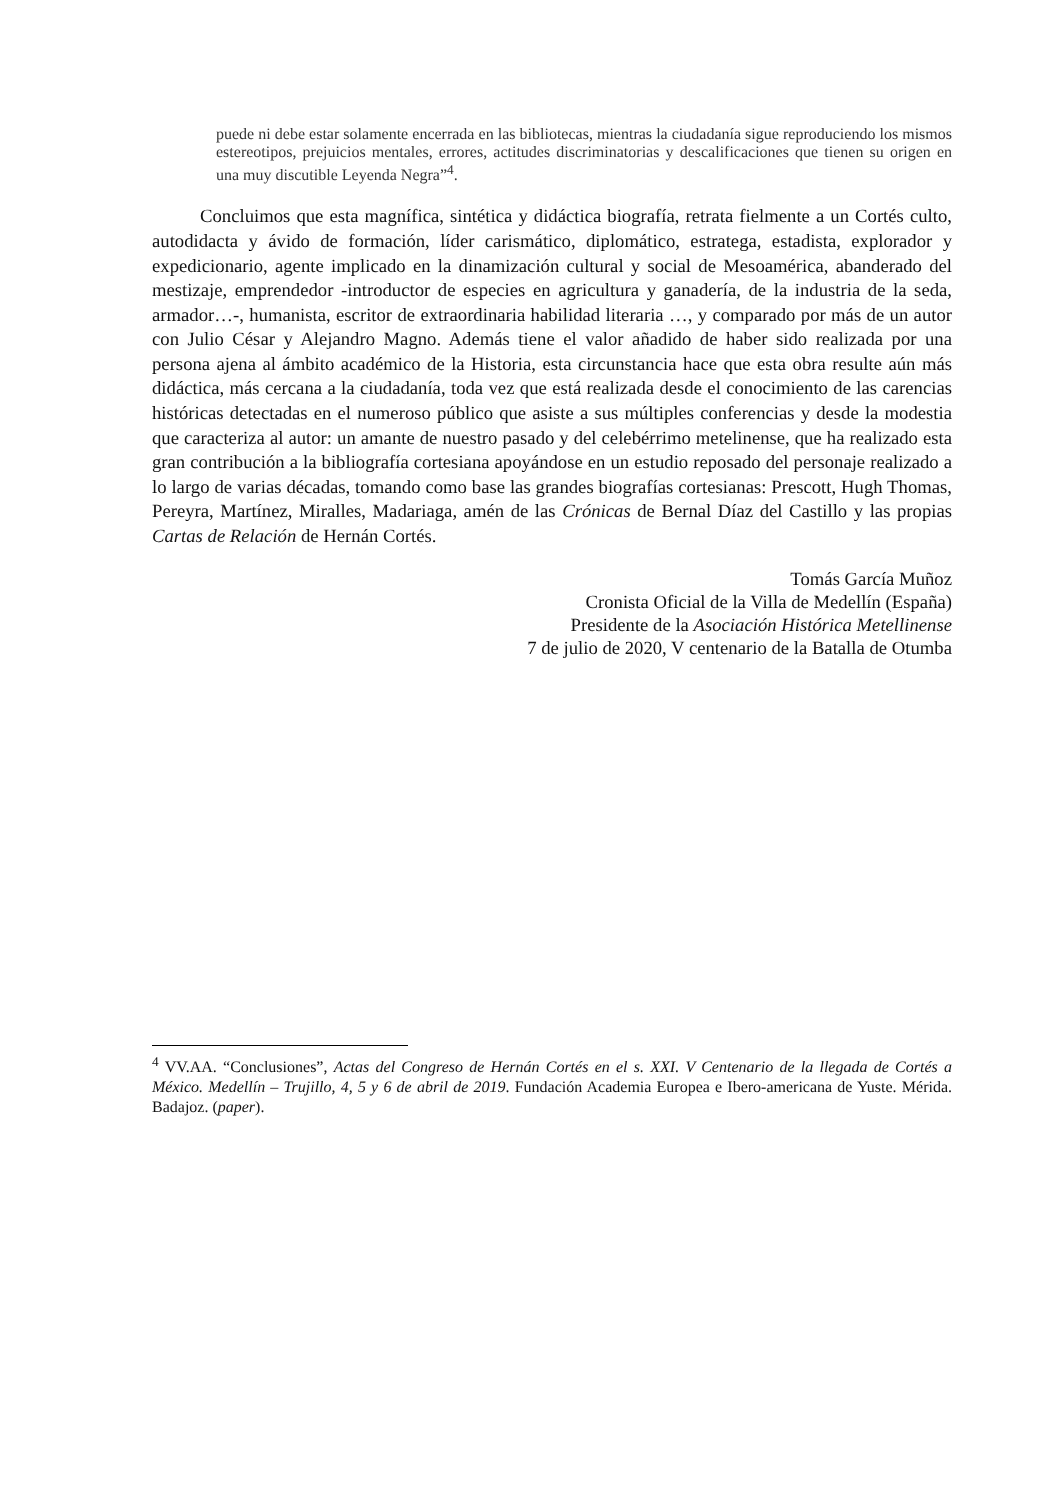puede ni debe estar solamente encerrada en las bibliotecas, mientras la ciudadanía sigue reproduciendo los mismos estereotipos, prejuicios mentales, errores, actitudes discriminatorias y descalificaciones que tienen su origen en una muy discutible Leyenda Negra”<sup>4</sup>.
Concluimos que esta magnífica, sintética y didáctica biografía, retrata fielmente a un Cortés culto, autodidacta y ávido de formación, líder carismático, diplomático, estratega, estadista, explorador y expedicionario, agente implicado en la dinamización cultural y social de Mesoamérica, abanderado del mestizaje, emprendedor -introductor de especies en agricultura y ganadería, de la industria de la seda, armador…-, humanista, escritor de extraordinaria habilidad literaria …, y comparado por más de un autor con Julio César y Alejandro Magno. Además tiene el valor añadido de haber sido realizada por una persona ajena al ámbito académico de la Historia, esta circunstancia hace que esta obra resulte aún más didáctica, más cercana a la ciudadanía, toda vez que está realizada desde el conocimiento de las carencias históricas detectadas en el numeroso público que asiste a sus múltiples conferencias y desde la modestia que caracteriza al autor: un amante de nuestro pasado y del celebérrimo metelinense, que ha realizado esta gran contribución a la bibliografía cortesiana apoyándose en un estudio reposado del personaje realizado a lo largo de varias décadas, tomando como base las grandes biografías cortesianas: Prescott, Hugh Thomas, Pereyra, Martínez, Miralles, Madariaga, amén de las Crónicas de Bernal Díaz del Castillo y las propias Cartas de Relación de Hernán Cortés.
Tomás García Muñoz
Cronista Oficial de la Villa de Medellín (España)
Presidente de la Asociación Histórica Metellinense
7 de julio de 2020, V centenario de la Batalla de Otumba
<sup>4</sup> VV.AA. “Conclusiones”, Actas del Congreso de Hernán Cortés en el s. XXI. V Centenario de la llegada de Cortés a México. Medellín – Trujillo, 4, 5 y 6 de abril de 2019. Fundación Academia Europea e Ibero-americana de Yuste. Mérida. Badajoz. (paper).